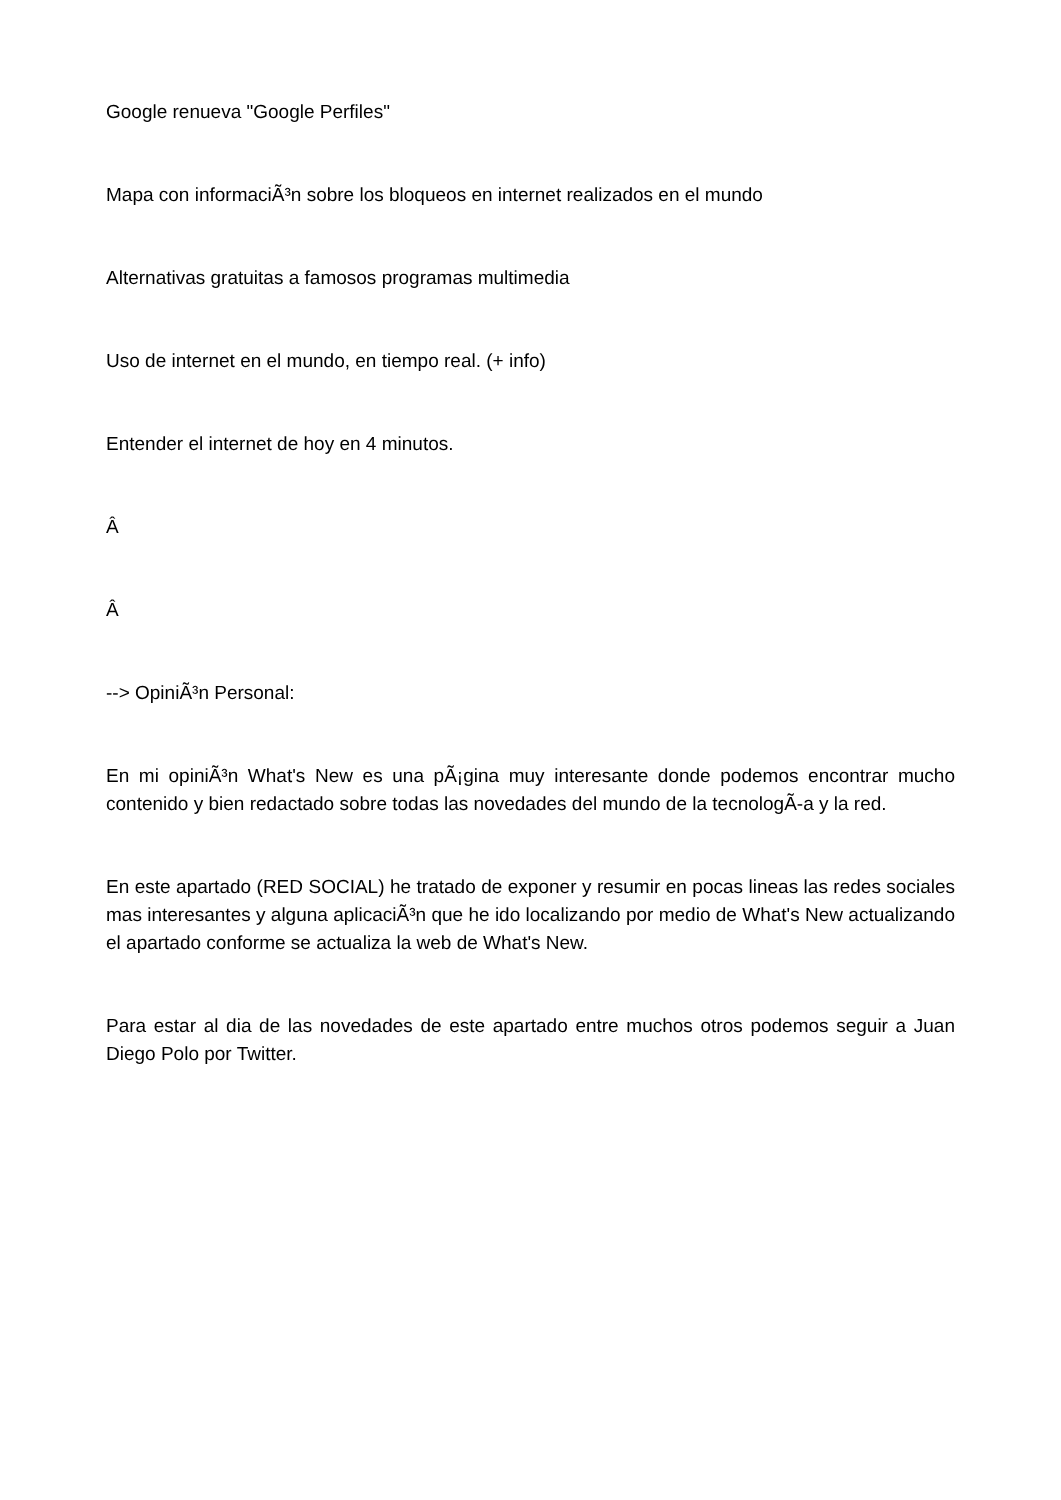Google renueva "Google Perfiles"
Mapa con informaciÃ³n sobre los bloqueos en internet realizados en el mundo
Alternativas gratuitas a famosos programas multimedia
Uso de internet en el mundo, en tiempo real. (+ info)
Entender el internet de hoy en 4 minutos.
Â
Â
--> OpiniÃ³n Personal:
En mi opiniÃ³n What's New es una pÃ¡gina muy interesante donde podemos encontrar mucho contenido y bien redactado sobre todas las novedades del mundo de la tecnologÃ-a y la red.
En este apartado (RED SOCIAL) he tratado de exponer y resumir en pocas lineas las redes sociales mas interesantes y alguna aplicaciÃ³n que he ido localizando por medio de What's New actualizando el apartado conforme se actualiza la web de What's New.
Para estar al dia de las novedades de este apartado entre muchos otros podemos seguir a Juan Diego Polo por Twitter.